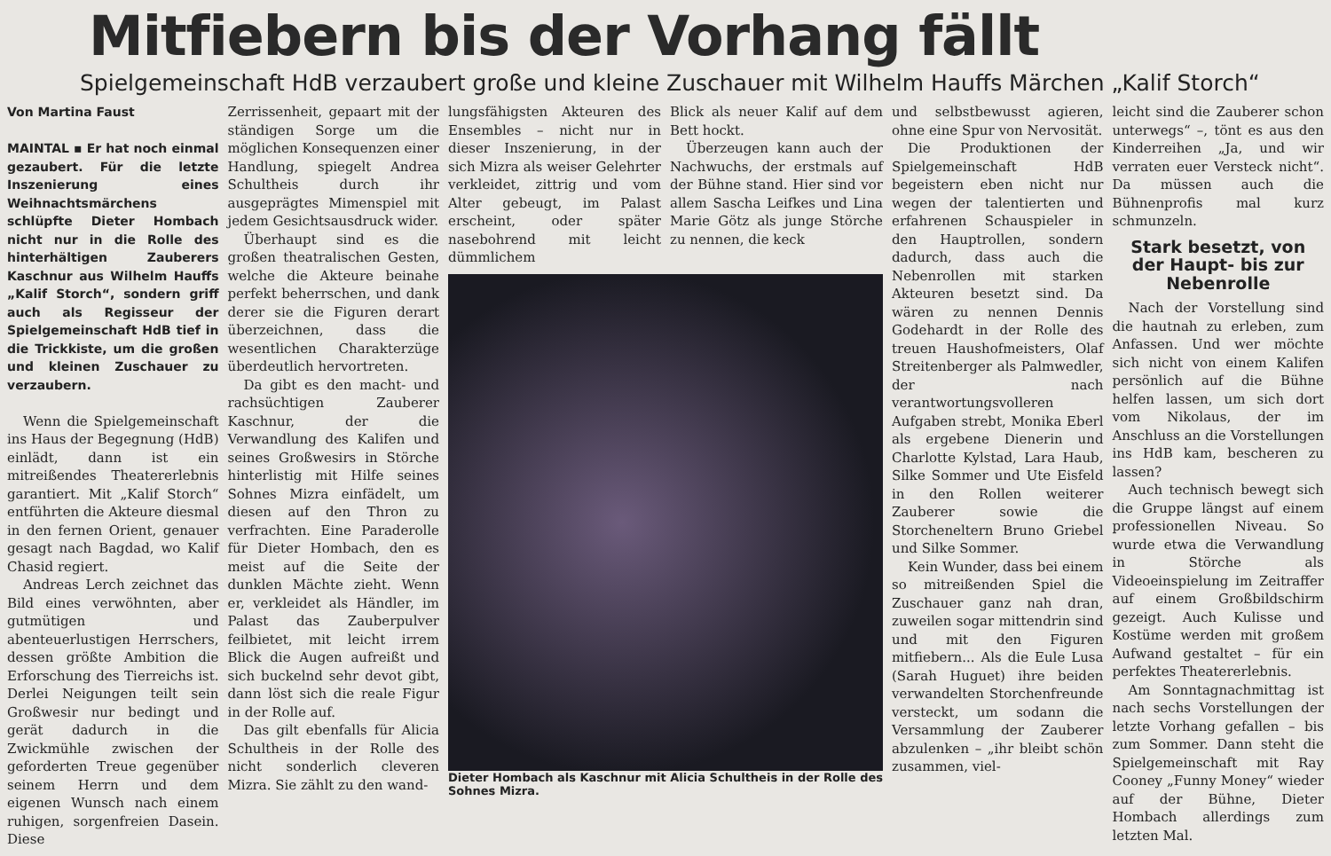Mitfiebern bis der Vorhang fällt
Spielgemeinschaft HdB verzaubert große und kleine Zuschauer mit Wilhelm Hauffs Märchen „Kalif Storch“
Von Martina Faust
MAINTAL ▪ Er hat noch einmal gezaubert. Für die letzte Inszenierung eines Weihnachtsmärchens schlüpfte Dieter Hombach nicht nur in die Rolle des hinterhältigen Zauberers Kaschnur aus Wilhelm Hauffs „Kalif Storch“, sondern griff auch als Regisseur der Spielgemeinschaft HdB tief in die Trickkiste, um die großen und kleinen Zuschauer zu verzaubern.
Wenn die Spielgemeinschaft ins Haus der Begegnung (HdB) einlädt, dann ist ein mitreißendes Theatererlebnis garantiert. Mit „Kalif Storch“ entführten die Akteure diesmal in den fernen Orient, genauer gesagt nach Bagdad, wo Kalif Chasid regiert.
Andreas Lerch zeichnet das Bild eines verwöhnten, aber gutmütigen und abenteuerlustigen Herrschers, dessen größte Ambition die Erforschung des Tierreichs ist. Derlei Neigungen teilt sein Großwesir nur bedingt und gerät dadurch in die Zwickmühle zwischen der geforderten Treue gegenüber seinem Herrn und dem eigenen Wunsch nach einem ruhigen, sorgenfreien Dasein. Diese
Zerrissenheit, gepaart mit der ständigen Sorge um die möglichen Konsequenzen einer Handlung, spiegelt Andrea Schultheis durch ihr ausgeprägtes Mimenspiel mit jedem Gesichtsausdruck wider.
Überhaupt sind es die großen theatralischen Gesten, welche die Akteure beinahe perfekt beherrschen, und dank derer sie die Figuren derart überzeichnen, dass die wesentlichen Charakterzüge überdeutlich hervortreten.
Da gibt es den macht- und rachsüchtigen Zauberer Kaschnur, der die Verwandlung des Kalifen und seines Großwesirs in Störche hinterlistig mit Hilfe seines Sohnes Mizra einfädelt, um diesen auf den Thron zu verfrachten. Eine Paraderolle für Dieter Hombach, den es meist auf die Seite der dunklen Mächte zieht. Wenn er, verkleidet als Händler, im Palast das Zauberpulver feilbietet, mit leicht irrem Blick die Augen aufreißt und sich buckelnd sehr devot gibt, dann löst sich die reale Figur in der Rolle auf.
Das gilt ebenfalls für Alicia Schultheis in der Rolle des nicht sonderlich cleveren Mizra. Sie zählt zu den wand-
lungsfähigsten Akteuren des Ensembles – nicht nur in dieser Inszenierung, in der sich Mizra als weiser Gelehrter verkleidet, zittrig und vom Alter gebeugt, im Palast erscheint, oder später naseboh­rend mit leicht dümmlichem
Blick als neuer Kalif auf dem Bett hockt.
Überzeugen kann auch der Nachwuchs, der erstmals auf der Bühne stand. Hier sind vor allem Sascha Leifkes und Lina Marie Götz als junge Störche zu nennen, die keck
Dieter Hombach als Kaschnur mit Alicia Schultheis in der Rolle des Sohnes Mizra.
und selbstbewusst agieren, ohne eine Spur von Nervosität.
Die Produktionen der Spielgemeinschaft HdB begeistern eben nicht nur wegen der talentierten und erfahrenen Schauspieler in den Hauptrollen, sondern dadurch, dass auch die Nebenrollen mit starken Akteuren besetzt sind. Da wären zu nennen Dennis Godehardt in der Rolle des treuen Haushofmeisters, Olaf Streitenberger als Palmwedler, der nach verantwortungsvolleren Aufgaben strebt, Monika Eberl als ergebene Dienerin und Charlotte Kylstad, Lara Haub, Silke Sommer und Ute Eisfeld in den Rollen weiterer Zauberer sowie die Storcheneltern Bruno Griebel und Silke Sommer.
Kein Wunder, dass bei einem so mitreißenden Spiel die Zuschauer ganz nah dran, zuweilen sogar mittendrin sind und mit den Figuren mitfiebern... Als die Eule Lusa (Sarah Huguet) ihre beiden verwandelten Storchenfreunde versteckt, um sodann die Versammlung der Zauberer abzulenken – „ihr bleibt schön zusammen, viel-
leicht sind die Zauberer schon unterwegs“ –, tönt es aus den Kinderreihen „Ja, und wir verraten euer Versteck nicht“. Da müssen auch die Bühnenprofis mal kurz schmunzeln.
Stark besetzt, von der Haupt- bis zur Nebenrolle
Nach der Vorstellung sind die hautnah zu erleben, zum Anfassen. Und wer möchte sich nicht von einem Kalifen persönlich auf die Bühne helfen lassen, um sich dort vom Nikolaus, der im Anschluss an die Vorstellungen ins HdB kam, bescheren zu lassen?
Auch technisch bewegt sich die Gruppe längst auf einem professionellen Niveau. So wurde etwa die Verwandlung in Störche als Videoeinspielung im Zeitraffer auf einem Großbildschirm gezeigt. Auch Kulisse und Kostüme werden mit großem Aufwand gestaltet – für ein perfektes Theatererlebnis.
Am Sonntagnachmittag ist nach sechs Vorstellungen der letzte Vorhang gefallen – bis zum Sommer. Dann steht die Spielgemeinschaft mit Ray Cooney „Funny Money“ wieder auf der Bühne, Dieter Hombach allerdings zum letzten Mal.